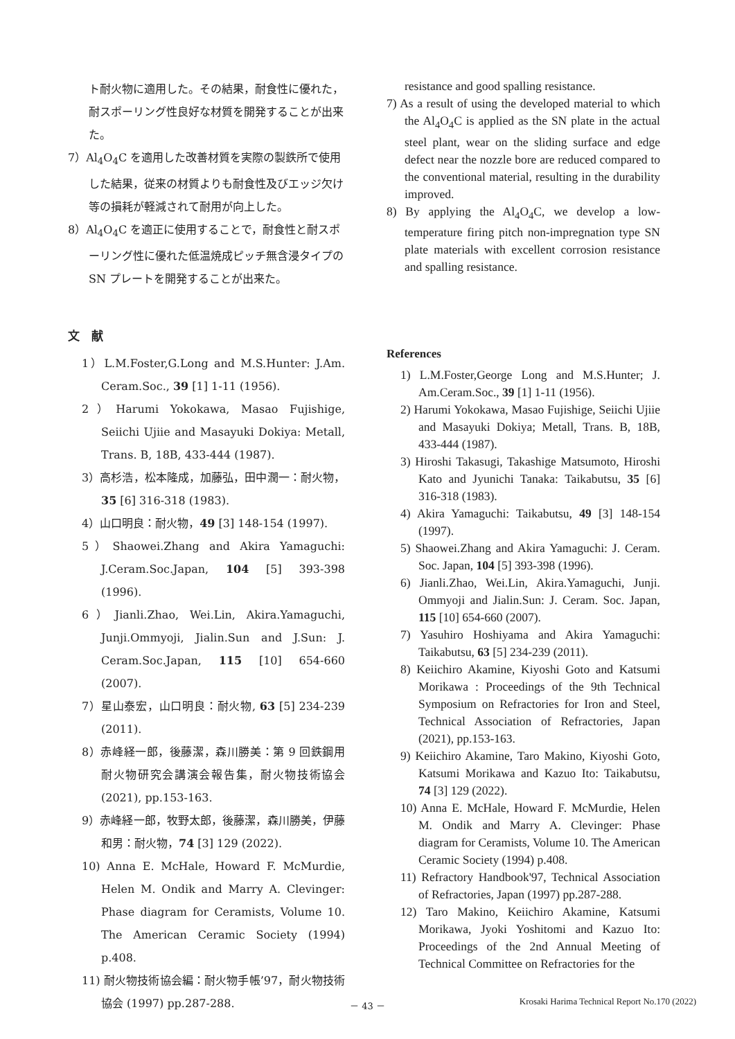ト耐火物に適用した。その結果，耐食性に優れた，耐スポーリング性良好な材質を開発することが出来た。
7）Al<sub>4</sub>O<sub>4</sub>C を適用した改善材質を実際の製鉄所で使用した結果，従来の材質よりも耐食性及びエッジ欠け等の損耗が軽減されて耐用が向上した。
8）Al<sub>4</sub>O<sub>4</sub>C を適正に使用することで，耐食性と耐スポーリング性に優れた低温焼成ピッチ無含浸タイプの SN プレートを開発することが出来た。
文　献
1）L.M.Foster,G.Long and M.S.Hunter: J.Am. Ceram.Soc., 39 [1] 1-11 (1956).
2）Harumi Yokokawa, Masao Fujishige, Seiichi Ujiie and Masayuki Dokiya: Metall, Trans. B, 18B, 433-444 (1987).
3）高杉浩，松本隆成，加藤弘，田中潤一：耐火物，35 [6] 316-318 (1983).
4）山口明良：耐火物，49 [3] 148-154 (1997).
5）Shaowei.Zhang and Akira Yamaguchi: J.Ceram.Soc.Japan, 104 [5] 393-398 (1996).
6）Jianli.Zhao, Wei.Lin, Akira.Yamaguchi, Junji.Ommyoji, Jialin.Sun and J.Sun: J. Ceram.Soc.Japan, 115 [10] 654-660 (2007).
7）星山泰宏，山口明良：耐火物, 63 [5] 234-239 (2011).
8）赤峰経一郎，後藤潔，森川勝美：第 9 回鉄鋼用耐火物研究会講演会報告集，耐火物技術協会 (2021), pp.153-163.
9）赤峰経一郎，牧野太郎，後藤潔，森川勝美，伊藤和男：耐火物，74 [3] 129 (2022).
10) Anna E. McHale, Howard F. McMurdie, Helen M. Ondik and Marry A. Clevinger: Phase diagram for Ceramists, Volume 10. The American Ceramic Society (1994) p.408.
11) 耐火物技術協会編：耐火物手帳’97，耐火物技術協会 (1997) pp.287-288.
resistance and good spalling resistance.
7) As a result of using the developed material to which the Al<sub>4</sub>O<sub>4</sub>C is applied as the SN plate in the actual steel plant, wear on the sliding surface and edge defect near the nozzle bore are reduced compared to the conventional material, resulting in the durability improved.
8) By applying the Al<sub>4</sub>O<sub>4</sub>C, we develop a low-temperature firing pitch non-impregnation type SN plate materials with excellent corrosion resistance and spalling resistance.
References
1) L.M.Foster,George Long and M.S.Hunter; J. Am.Ceram.Soc., 39 [1] 1-11 (1956).
2) Harumi Yokokawa, Masao Fujishige, Seiichi Ujiie and Masayuki Dokiya; Metall, Trans. B, 18B, 433-444 (1987).
3) Hiroshi Takasugi, Takashige Matsumoto, Hiroshi Kato and Jyunichi Tanaka: Taikabutsu, 35 [6] 316-318 (1983).
4) Akira Yamaguchi: Taikabutsu, 49 [3] 148-154 (1997).
5) Shaowei.Zhang and Akira Yamaguchi: J. Ceram. Soc. Japan, 104 [5] 393-398 (1996).
6) Jianli.Zhao, Wei.Lin, Akira.Yamaguchi, Junji. Ommyoji and Jialin.Sun: J. Ceram. Soc. Japan, 115 [10] 654-660 (2007).
7) Yasuhiro Hoshiyama and Akira Yamaguchi: Taikabutsu, 63 [5] 234-239 (2011).
8) Keiichiro Akamine, Kiyoshi Goto and Katsumi Morikawa : Proceedings of the 9th Technical Symposium on Refractories for Iron and Steel, Technical Association of Refractories, Japan (2021), pp.153-163.
9) Keiichiro Akamine, Taro Makino, Kiyoshi Goto, Katsumi Morikawa and Kazuo Ito: Taikabutsu, 74 [3] 129 (2022).
10) Anna E. McHale, Howard F. McMurdie, Helen M. Ondik and Marry A. Clevinger: Phase diagram for Ceramists, Volume 10. The American Ceramic Society (1994) p.408.
11) Refractory Handbook'97, Technical Association of Refractories, Japan (1997) pp.287-288.
12) Taro Makino, Keiichiro Akamine, Katsumi Morikawa, Jyoki Yoshitomi and Kazuo Ito: Proceedings of the 2nd Annual Meeting of Technical Committee on Refractories for the
－ 43 － Krosaki Harima Technical Report No.170 (2022)